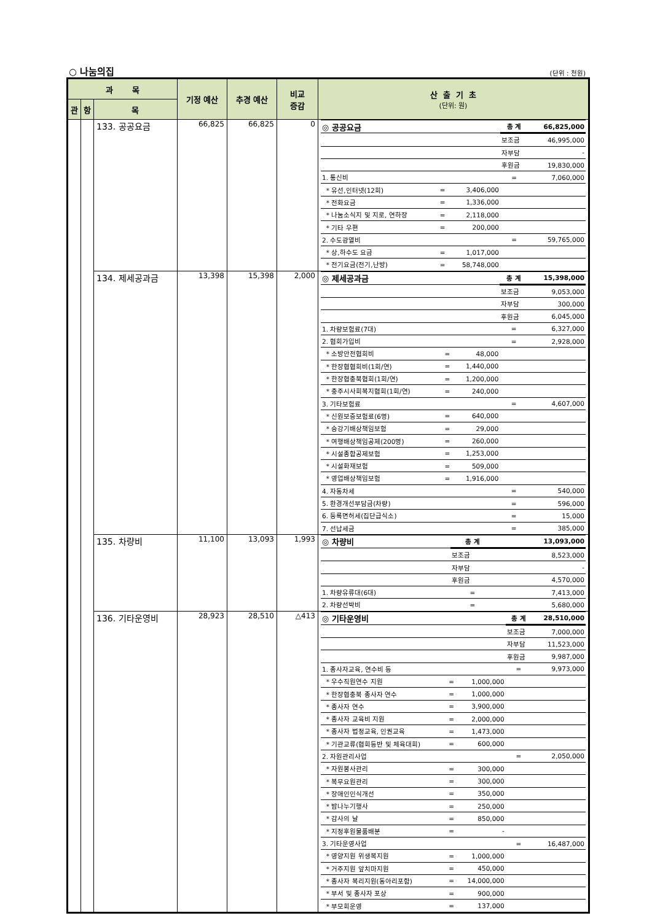○ 나눔의집 (단위 : 천원)
| 과 목 | | | 기정 예산 | 추경 예산 | 비교 증감 | 산 출 기 초 (단위: 원) |
| --- | --- | --- | --- | --- | --- | --- |
| 관 | 항 | 목 | | | | |
| | | 133. 공공요금 | 66,825 | 66,825 | 0 | / ◎ 공공요금 / / / 총 계 / 66,825,000 / / / / / 보조금 / 46,995,000 / / / / / 자부담 / - / / / / / 후원금 / 19,830,000 / / 1. 통신비 / / / = / 7,060,000 / / * 유선,인터넷(12회) / = / 3,406,000 / / / / * 전화요금 / = / 1,336,000 / / / / * 나눔소식지 및 지로, 연하장 / = / 2,118,000 / / / / * 기타 우편 / = / 200,000 / / / / 2. 수도광열비 / / / = / 59,765,000 / / * 상,하수도 요금 / = / 1,017,000 / / / / * 전기요금(전기,난방) / = / 58,748,000 / / / |
| | | 134. 제세공과금 | 13,398 | 15,398 | 2,000 | / ◎ 제세공과금 / / / 총 계 / 15,398,000 / / / / / 보조금 / 9,053,000 / / / / / 자부담 / 300,000 / / / / / 후원금 / 6,045,000 / / 1. 차량보험료(7대) / / / = / 6,327,000 / / 2. 협회가입비 / / / = / 2,928,000 / / * 소방안전협회비 / = / 48,000 / / / / * 한장협협회비(1회/연) / = / 1,440,000 / / / / * 한장협충북협회(1회/연) / = / 1,200,000 / / / / * 충주시사회복지협회(1회/연) / = / 240,000 / / / / 3. 기타보험료 / / / = / 4,607,000 / / * 신원보증보험료(6명) / = / 640,000 / / / / * 승강기배상책임보험 / = / 29,000 / / / / * 여행배상책임공제(200명) / = / 260,000 / / / / * 시설종합공제보험 / = / 1,253,000 / / / / * 시설화재보험 / = / 509,000 / / / / * 영업배상책임보험 / = / 1,916,000 / / / / 4. 자동차세 / / / = / 540,000 / / 5. 환경개선부담금(차량) / / / = / 596,000 / / 6. 등록면허세(집단급식소) / / / = / 15,000 / / 7. 선납세금 / / / = / 385,000 / |
| | | 135. 차량비 | 11,100 | 13,093 | 1,993 | / ◎ 차량비 / / / 총 계 / 13,093,000 / / / / / 보조금 / 8,523,000 / / / / / 자부담 / - / / / / / 후원금 / 4,570,000 / / 1. 차량유류대(6대) / / / = / 7,413,000 / / 2. 차량선박비 / / / = / 5,680,000 / |
| | | 136. 기타운영비 | 28,923 | 28,510 | △413 | / ◎ 기타운영비 / / / 총 계 / 28,510,000 / / / / / 보조금 / 7,000,000 / / / / / 자부담 / 11,523,000 / / / / / 후원금 / 9,987,000 / / 1. 종사자교육, 연수비 등 / / / = / 9,973,000 / / * 우수직원연수 지원 / = / 1,000,000 / / / / * 한장협충북 종사자 연수 / = / 1,000,000 / / / / * 종사자 연수 / = / 3,900,000 / / / / * 종사자 교육비 지원 / = / 2,000,000 / / / / * 종사자 법정교육, 인권교육 / = / 1,473,000 / / / / * 기관교류(협회등반 및 체육대회) / = / 600,000 / / / / 2. 자원관리사업 / / / = / 2,050,000 / / * 자원봉사관리 / = / 300,000 / / / / * 복무요원관리 / = / 300,000 / / / / * 장애인인식개선 / = / 350,000 / / / / * 밤나누기행사 / = / 250,000 / / / / * 감사의 날 / = / 850,000 / / / / * 지정후원물품배분 / = / - / / / / 3. 기타운영사업 / / / = / 16,487,000 / / * 영양지원 위생복지원 / = / 1,000,000 / / / / * 거주지원 앞치마지원 / = / 450,000 / / / / * 종사자 복리지원(동아리포함) / = / 14,000,000 / / / / * 부서 및 종사자 포상 / = / 900,000 / / / / * 부모회운영 / = / 137,000 / / / |